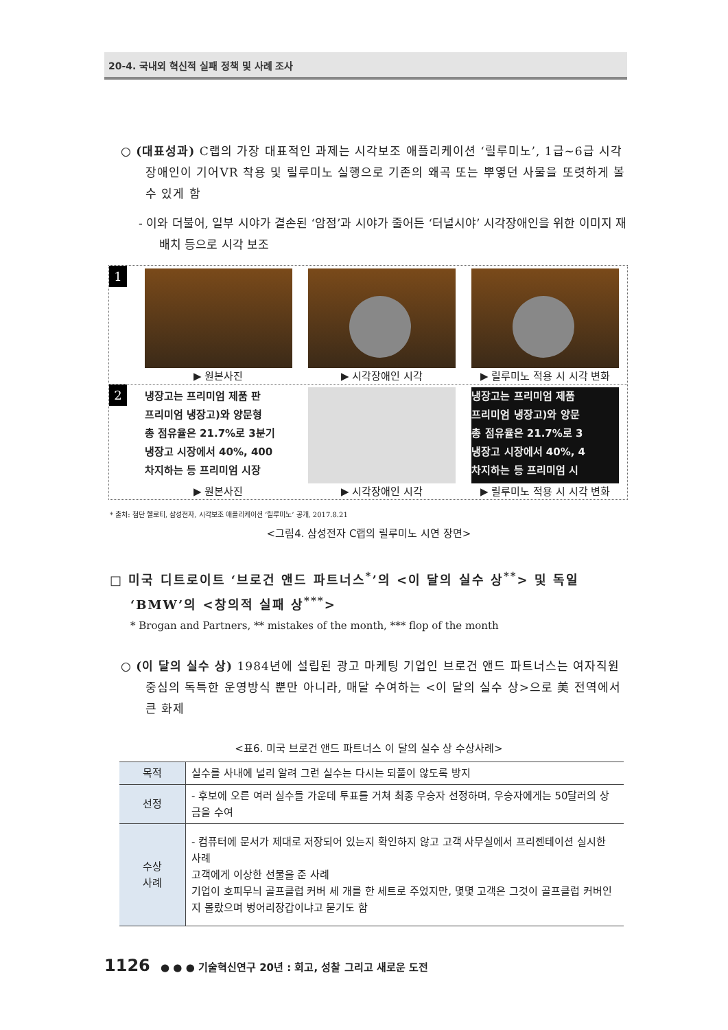20-4. 국내외 혁신적 실패 정책 및 사례 조사
○ (대표성과) C랩의 가장 대표적인 과제는 시각보조 애플리케이션 ‘릴루미노’, 1급~6급 시각장애인이 기어VR 착용 및 릴루미노 실행으로 기존의 왜곡 또는 뿌옇던 사물을 또렷하게 볼 수 있게 함
- 이와 더불어, 일부 시야가 결손된 ‘암점’과 시야가 줄어든 ‘터널시야’ 시각장애인을 위한 이미지 재배치 등으로 시각 보조
1
▶ 원본사진 ▶ 시각장애인 시각 ▶ 릴루미노 적용 시 시각 변화
2
냉장고는 프리미엄 제품 판
프리미엄 냉장고)와 양문형
총 점유율은 21.7%로 3분기
냉장고 시장에서 40%, 400
차지하는 등 프리미엄 시장
▶ 원본사진
▶ 시각장애인 시각
냉장고는 프리미엄 제품
프리미엄 냉장고)와 양문
총 점유율은 21.7%로 3
냉장고 시장에서 40%, 4
차지하는 등 프리미엄 시
▶ 릴루미노 적용 시 시각 변화
* 출처: 첨단 헬로티, 삼성전자, 시각보조 애플리케이션 ‘릴루미노’ 공개, 2017.8.21
<그림4. 삼성전자 C랩의 릴루미노 시연 장면>
□ 미국 디트로이트 ‘브로건 앤드 파트너스<sup>*</sup>’의 <이 달의 실수 상<sup>**</sup>> 및 독일 ‘BMW’의 <창의적 실패 상<sup>***</sup>>
* Brogan and Partners, ** mistakes of the month, *** flop of the month
○ (이 달의 실수 상) 1984년에 설립된 광고 마케팅 기업인 브로건 앤드 파트너스는 여자직원 중심의 독특한 운영방식 뿐만 아니라, 매달 수여하는 <이 달의 실수 상>으로 美 전역에서 큰 화제
<표6. 미국 브로건 앤드 파트너스 이 달의 실수 상 수상사례>
| 목적 | 실수를 사내에 널리 알려 그런 실수는 다시는 되풀이 않도록 방지 |
| 선정 | - 후보에 오른 여러 실수들 가운데 투표를 거쳐 최종 우승자 선정하며, 우승자에게는 50달러의 상금을 수여 |
| 수상 사례 | - 컴퓨터에 문서가 제대로 저장되어 있는지 확인하지 않고 고객 사무실에서 프리젠테이션 실시한 사례 고객에게 이상한 선물을 준 사례 기업이 호피무늬 골프클럽 커버 세 개를 한 세트로 주었지만, 몇몇 고객은 그것이 골프클럽 커버인지 몰랐으며 벙어리장갑이냐고 묻기도 함 |
1126 ● ● ● 기술혁신연구 20년 : 회고, 성찰 그리고 새로운 도전